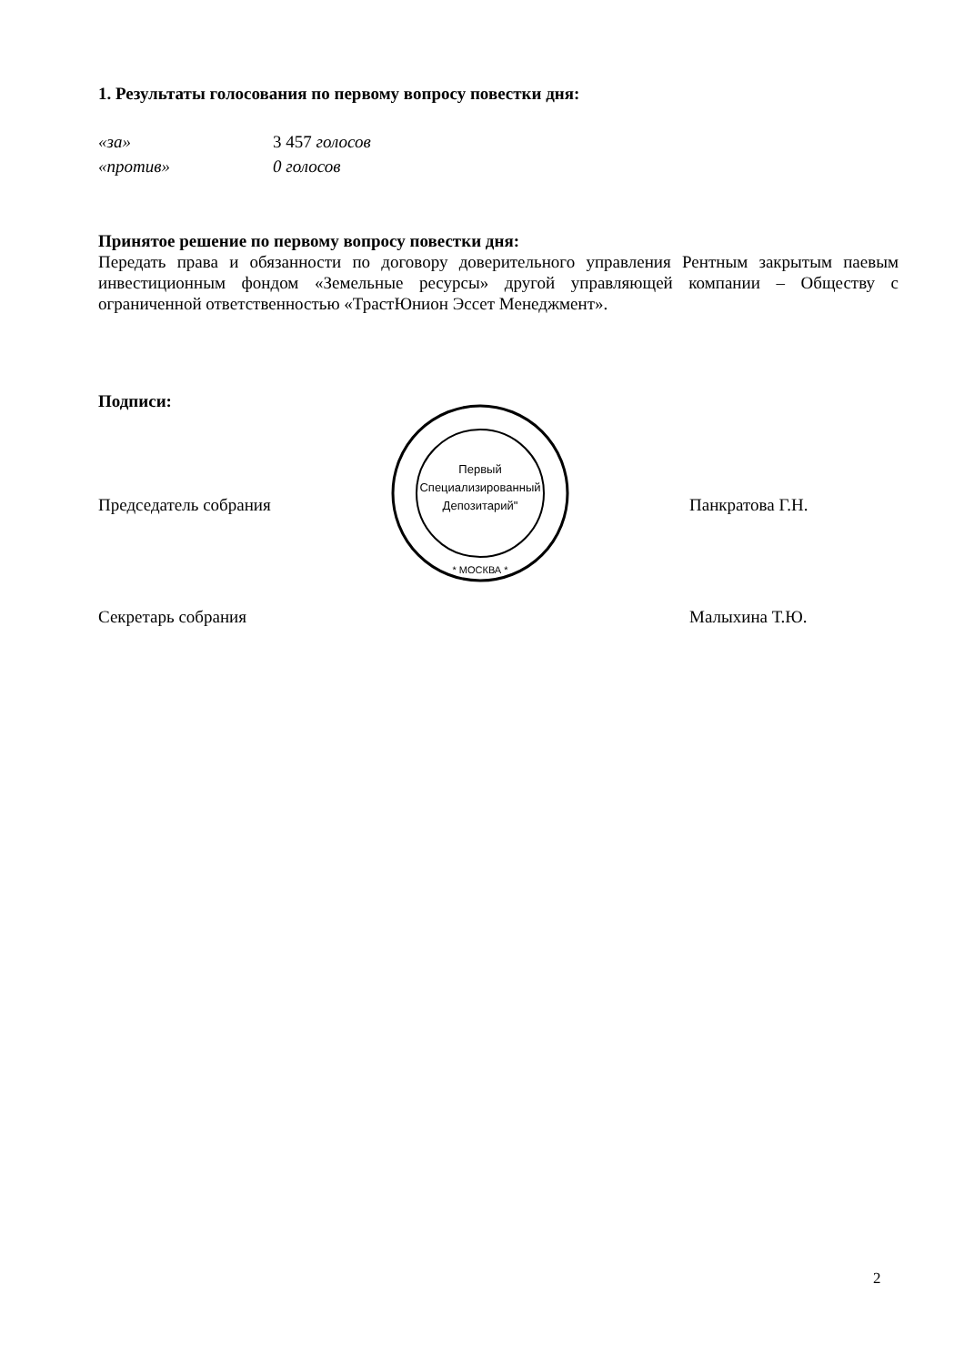1. Результаты голосования по первому вопросу повестки дня:
«за» 3 457 голосов
«против» 0 голосов
Принятое решение по первому вопросу повестки дня:
Передать права и обязанности по договору доверительного управления Рентным закрытым паевым инвестиционным фондом «Земельные ресурсы» другой управляющей компании – Обществу с ограниченной ответственностью «ТрастЮнион Эссет Менеджмент».
Подписи:
Председатель собрания
Первый
Специализированный
Депозитарий"
* МОСКВА *
Панкратова Г.Н.
Секретарь собрания Малыхина Т.Ю.
2